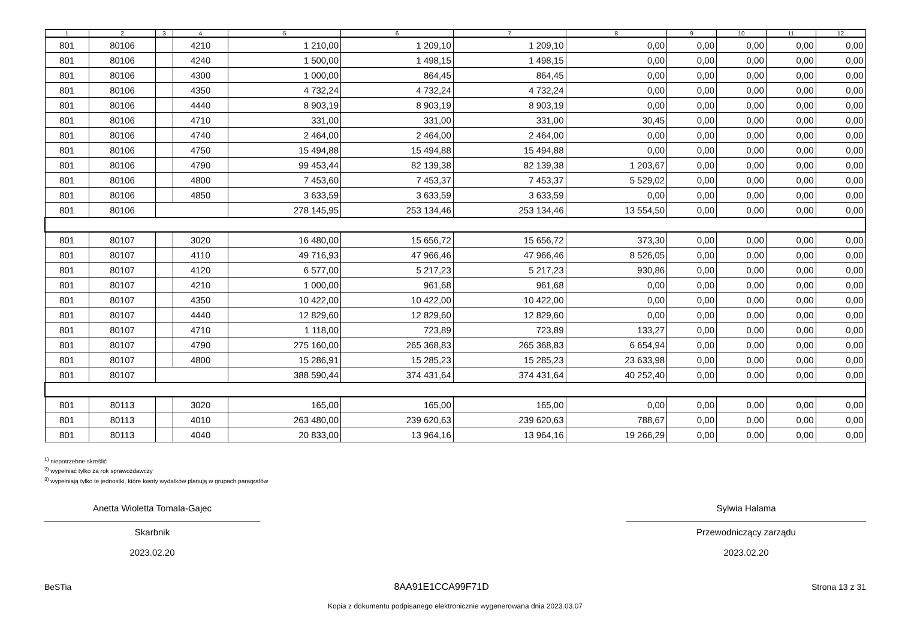| 1 | 2 | 3 | 4 | 5 | 6 | 7 | 8 | 9 | 10 | 11 | 12 |
| --- | --- | --- | --- | --- | --- | --- | --- | --- | --- | --- | --- |
| 801 | 80106 | | 4210 | 1 210,00 | 1 209,10 | 1 209,10 | 0,00 | 0,00 | 0,00 | 0,00 | 0,00 |
| 801 | 80106 | | 4240 | 1 500,00 | 1 498,15 | 1 498,15 | 0,00 | 0,00 | 0,00 | 0,00 | 0,00 |
| 801 | 80106 | | 4300 | 1 000,00 | 864,45 | 864,45 | 0,00 | 0,00 | 0,00 | 0,00 | 0,00 |
| 801 | 80106 | | 4350 | 4 732,24 | 4 732,24 | 4 732,24 | 0,00 | 0,00 | 0,00 | 0,00 | 0,00 |
| 801 | 80106 | | 4440 | 8 903,19 | 8 903,19 | 8 903,19 | 0,00 | 0,00 | 0,00 | 0,00 | 0,00 |
| 801 | 80106 | | 4710 | 331,00 | 331,00 | 331,00 | 30,45 | 0,00 | 0,00 | 0,00 | 0,00 |
| 801 | 80106 | | 4740 | 2 464,00 | 2 464,00 | 2 464,00 | 0,00 | 0,00 | 0,00 | 0,00 | 0,00 |
| 801 | 80106 | | 4750 | 15 494,88 | 15 494,88 | 15 494,88 | 0,00 | 0,00 | 0,00 | 0,00 | 0,00 |
| 801 | 80106 | | 4790 | 99 453,44 | 82 139,38 | 82 139,38 | 1 203,67 | 0,00 | 0,00 | 0,00 | 0,00 |
| 801 | 80106 | | 4800 | 7 453,60 | 7 453,37 | 7 453,37 | 5 529,02 | 0,00 | 0,00 | 0,00 | 0,00 |
| 801 | 80106 | | 4850 | 3 633,59 | 3 633,59 | 3 633,59 | 0,00 | 0,00 | 0,00 | 0,00 | 0,00 |
| 801 | 80106 | | | 278 145,95 | 253 134,46 | 253 134,46 | 13 554,50 | 0,00 | 0,00 | 0,00 | 0,00 |
| 801 | 80107 | | 3020 | 16 480,00 | 15 656,72 | 15 656,72 | 373,30 | 0,00 | 0,00 | 0,00 | 0,00 |
| 801 | 80107 | | 4110 | 49 716,93 | 47 966,46 | 47 966,46 | 8 526,05 | 0,00 | 0,00 | 0,00 | 0,00 |
| 801 | 80107 | | 4120 | 6 577,00 | 5 217,23 | 5 217,23 | 930,86 | 0,00 | 0,00 | 0,00 | 0,00 |
| 801 | 80107 | | 4210 | 1 000,00 | 961,68 | 961,68 | 0,00 | 0,00 | 0,00 | 0,00 | 0,00 |
| 801 | 80107 | | 4350 | 10 422,00 | 10 422,00 | 10 422,00 | 0,00 | 0,00 | 0,00 | 0,00 | 0,00 |
| 801 | 80107 | | 4440 | 12 829,60 | 12 829,60 | 12 829,60 | 0,00 | 0,00 | 0,00 | 0,00 | 0,00 |
| 801 | 80107 | | 4710 | 1 118,00 | 723,89 | 723,89 | 133,27 | 0,00 | 0,00 | 0,00 | 0,00 |
| 801 | 80107 | | 4790 | 275 160,00 | 265 368,83 | 265 368,83 | 6 654,94 | 0,00 | 0,00 | 0,00 | 0,00 |
| 801 | 80107 | | 4800 | 15 286,91 | 15 285,23 | 15 285,23 | 23 633,98 | 0,00 | 0,00 | 0,00 | 0,00 |
| 801 | 80107 | | | 388 590,44 | 374 431,64 | 374 431,64 | 40 252,40 | 0,00 | 0,00 | 0,00 | 0,00 |
| 801 | 80113 | | 3020 | 165,00 | 165,00 | 165,00 | 0,00 | 0,00 | 0,00 | 0,00 | 0,00 |
| 801 | 80113 | | 4010 | 263 480,00 | 239 620,63 | 239 620,63 | 788,67 | 0,00 | 0,00 | 0,00 | 0,00 |
| 801 | 80113 | | 4040 | 20 833,00 | 13 964,16 | 13 964,16 | 19 266,29 | 0,00 | 0,00 | 0,00 | 0,00 |
<sup>1)</sup> niepotrzebne skreślić
<sup>2)</sup> wypełniać tylko za rok sprawozdawczy
<sup>3)</sup> wypełniają tylko te jednostki, które kwoty wydatków planują w grupach paragrafów
Anetta Wioletta Tomala-Gajec
Skarbnik
2023.02.20
Sylwia Halama
Przewodniczący zarządu
2023.02.20
BeSTia 8AA91E1CCA99F71D Strona 13 z 31
Kopia z dokumentu podpisanego elektronicznie wygenerowana dnia 2023.03.07